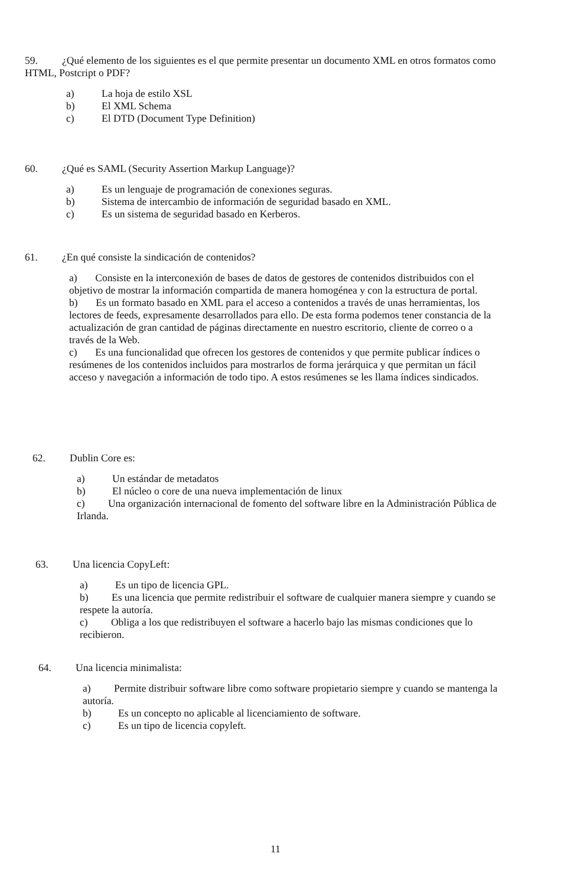59. ¿Qué elemento de los siguientes es el que permite presentar un documento XML en otros formatos como HTML, Postcript o PDF?
a) La hoja de estilo XSL
b) El XML Schema
c) El DTD (Document Type Definition)
60. ¿Qué es SAML (Security Assertion Markup Language)?
a) Es un lenguaje de programación de conexiones seguras.
b) Sistema de intercambio de información de seguridad basado en XML.
c) Es un sistema de seguridad basado en Kerberos.
61. ¿En qué consiste la sindicación de contenidos?
a) Consiste en la interconexión de bases de datos de gestores de contenidos distribuidos con el objetivo de mostrar la información compartida de manera homogénea y con la estructura de portal.
b) Es un formato basado en XML para el acceso a contenidos a través de unas herramientas, los lectores de feeds, expresamente desarrollados para ello. De esta forma podemos tener constancia de la actualización de gran cantidad de páginas directamente en nuestro escritorio, cliente de correo o a través de la Web.
c) Es una funcionalidad que ofrecen los gestores de contenidos y que permite publicar índices o resúmenes de los contenidos incluidos para mostrarlos de forma jerárquica y que permitan un fácil acceso y navegación a información de todo tipo. A estos resúmenes se les llama índices sindicados.
62. Dublin Core es:
a) Un estándar de metadatos
b) El núcleo o core de una nueva implementación de linux
c) Una organización internacional de fomento del software libre en la Administración Pública de Irlanda.
63. Una licencia CopyLeft:
a) Es un tipo de licencia GPL.
b) Es una licencia que permite redistribuir el software de cualquier manera siempre y cuando se respete la autoría.
c) Obliga a los que redistribuyen el software a hacerlo bajo las mismas condiciones que lo recibieron.
64. Una licencia minimalista:
a) Permite distribuir software libre como software propietario siempre y cuando se mantenga la autoría.
b) Es un concepto no aplicable al licenciamiento de software.
c) Es un tipo de licencia copyleft.
11